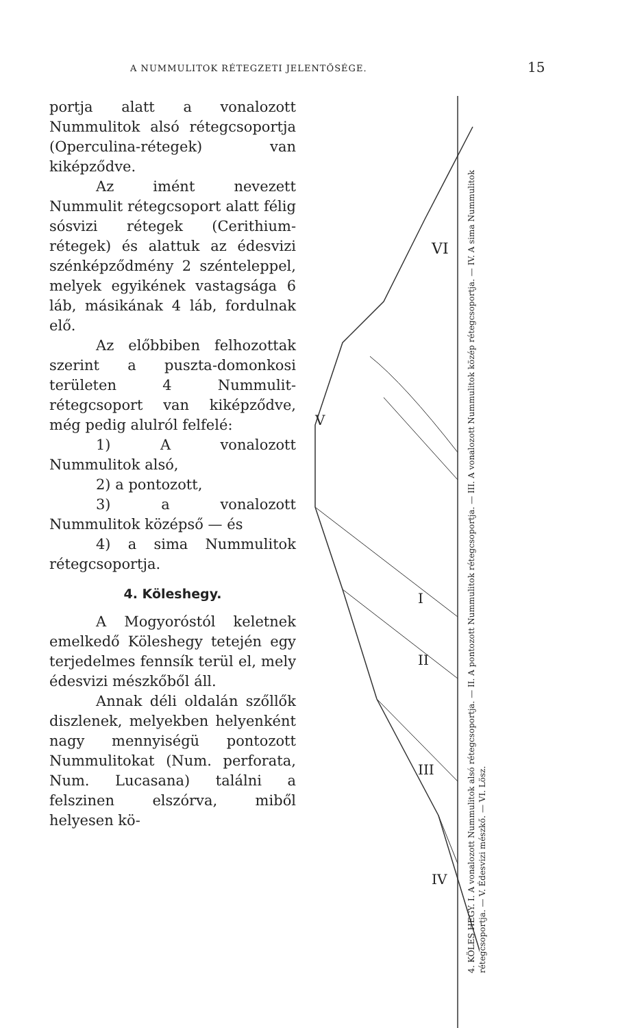A NUMMULITOK RÉTEGZETI JELENTŐSÉGE.
15
portja alatt a vonalozott Nummulitok alsó rétegcsoportja (Operculina-rétegek) van kiképződve.
Az imént nevezett Nummulit rétegcsoport alatt félig sósvizi rétegek (Cerithium-rétegek) és alattuk az édesvizi szénképződmény 2 szénteleppel, melyek egyikének vastagsága 6 láb, másikának 4 láb, fordulnak elő.
Az előbbiben felhozottak szerint a puszta-domonkosi területen 4 Nummulit-rétegcsoport van kiképződve, még pedig alulról felfelé:
1) A vonalozott Nummulitok alsó,
2) a pontozott,
3) a vonalozott Nummulitok középső — és
4) a sima Nummulitok rétegcsoportja.
4. Köleshegy.
A Mogyoróstól keletnek emelkedő Köleshegy tetején egy terjedelmes fennsík terül el, mely édesvizi mészkőből áll.
Annak déli oldalán szőllők diszlenek, melyekben helyenként nagy mennyiségü pontozott Nummulitokat (Num. perforata, Num. Lucasana) találni a felszinen elszórva, miből helyesen kö-
VI
V
I
II
III
IV
4. KÖLES HEGY. I. A vonalozott Nummulitok alsó rétegcsoportja. — II. A pontozott Nummulitok rétegcsoportja. — III. A vonalozott Nummulitok közép rétegcsoportja. — IV. A sima Nummulitok rétegcsoportja. — V. Édesvizi mészkő. — VI. Lösz.